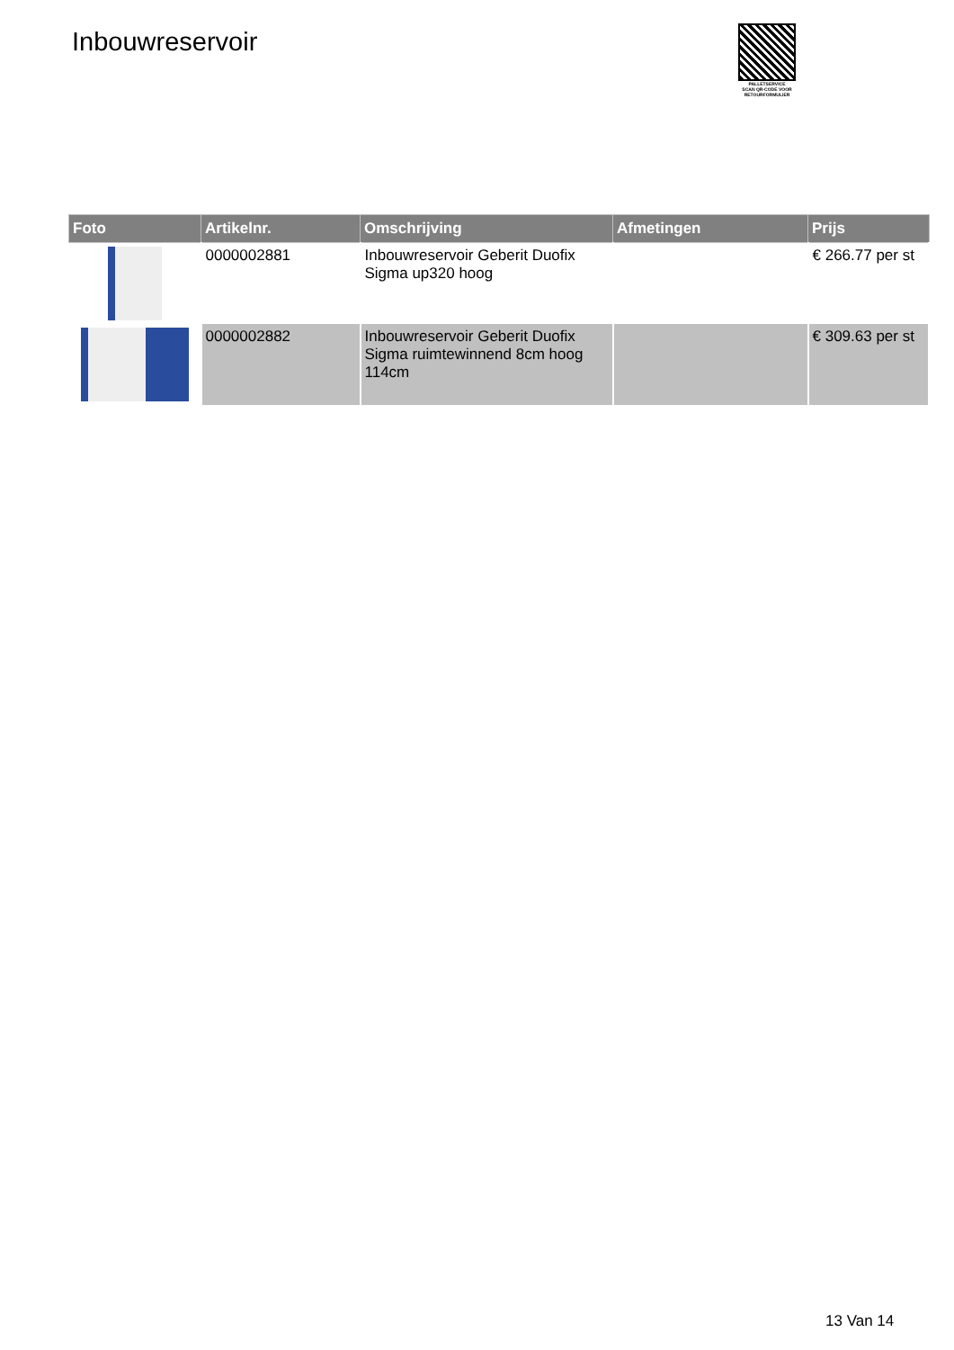Inbouwreservoir
PALLETSERVICE
SCAN QR-CODE VOOR RETOURFORMULIER
| Foto | Artikelnr. | Omschrijving | Afmetingen | Prijs |
| --- | --- | --- | --- | --- |
| | 0000002881 | Inbouwreservoir Geberit Duofix Sigma up320 hoog | | € 266.77 per st |
| | 0000002882 | Inbouwreservoir Geberit Duofix Sigma ruimtewinnend 8cm hoog 114cm | | € 309.63 per st |
13 Van 14